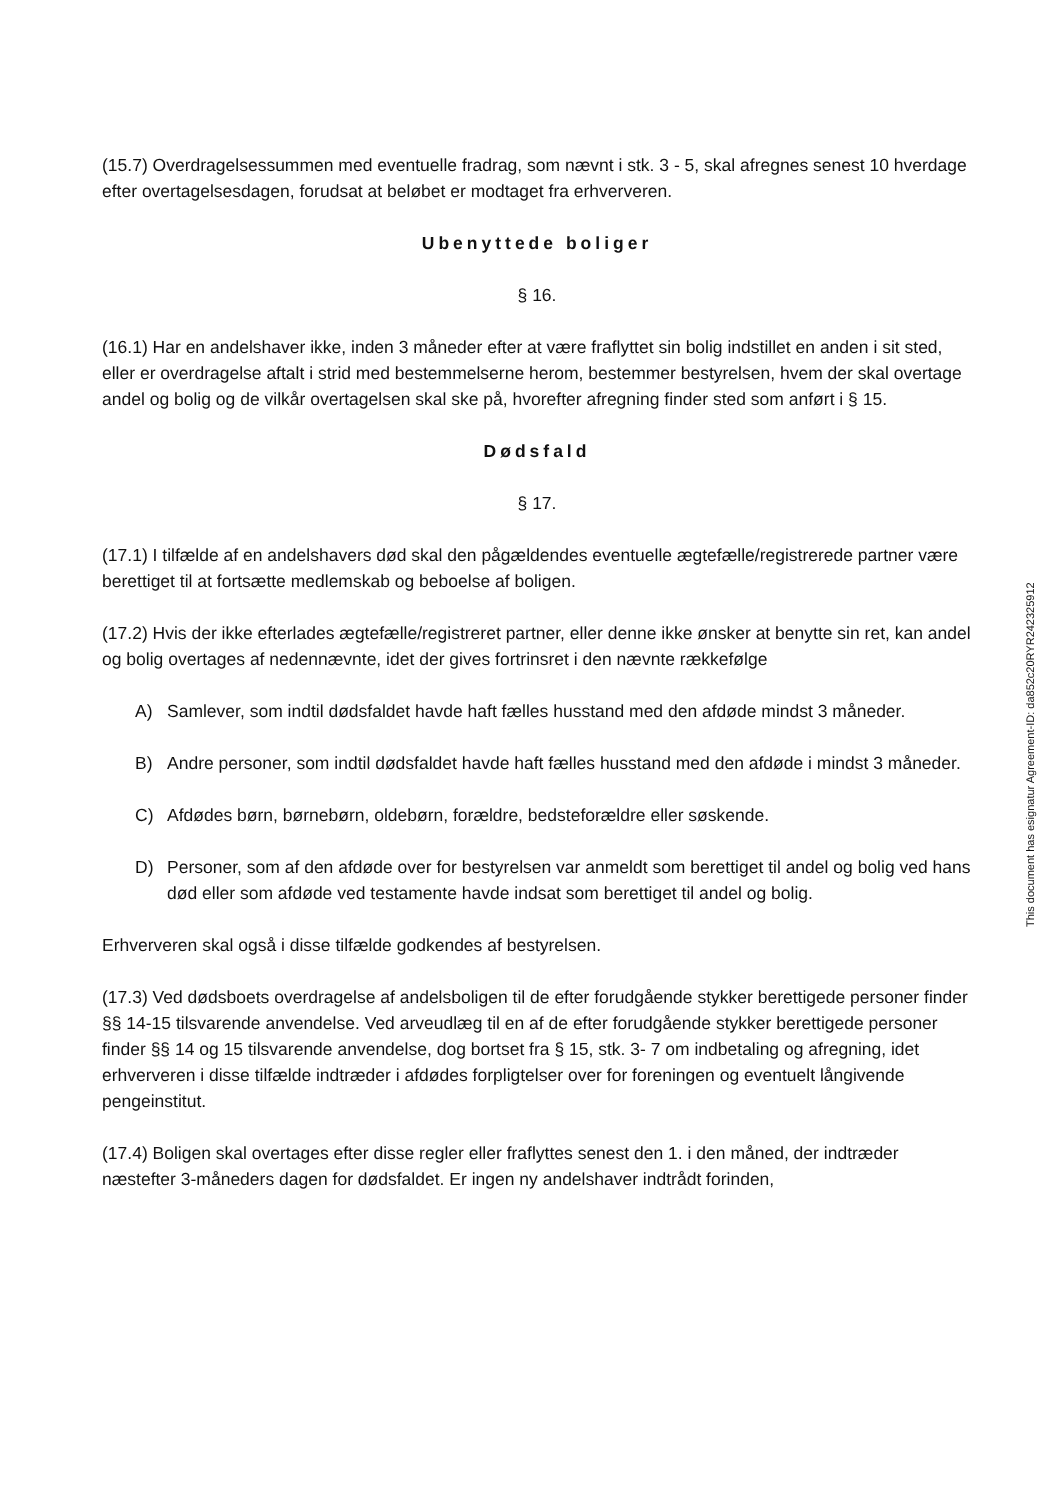(15.7) Overdragelsessummen med eventuelle fradrag, som nævnt i stk. 3 - 5, skal afregnes senest 10 hverdage efter overtagelsesdagen, forudsat at beløbet er modtaget fra erhververen.
Ubenyttede boliger
§ 16.
(16.1) Har en andelshaver ikke, inden 3 måneder efter at være fraflyttet sin bolig indstillet en anden i sit sted, eller er overdragelse aftalt i strid med bestemmelserne herom, bestemmer bestyrelsen, hvem der skal overtage andel og bolig og de vilkår overtagelsen skal ske på, hvorefter afregning finder sted som anført i § 15.
Dødsfald
§ 17.
(17.1) I tilfælde af en andelshavers død skal den pågældendes eventuelle ægtefælle/registrerede partner være berettiget til at fortsætte medlemskab og beboelse af boligen.
(17.2) Hvis der ikke efterlades ægtefælle/registreret partner, eller denne ikke ønsker at benytte sin ret, kan andel og bolig overtages af nedennævnte, idet der gives fortrinsret i den nævnte rækkefølge
A) Samlever, som indtil dødsfaldet havde haft fælles husstand med den afdøde mindst 3 måneder.
B) Andre personer, som indtil dødsfaldet havde haft fælles husstand med den afdøde i mindst 3 måneder.
C) Afdødes børn, børnebørn, oldebørn, forældre, bedsteforældre eller søskende.
D) Personer, som af den afdøde over for bestyrelsen var anmeldt som berettiget til andel og bolig ved hans død eller som afdøde ved testamente havde indsat som berettiget til andel og bolig.
Erhververen skal også i disse tilfælde godkendes af bestyrelsen.
(17.3) Ved dødsboets overdragelse af andelsboligen til de efter forudgående stykker berettigede personer finder §§ 14-15 tilsvarende anvendelse. Ved arveudlæg til en af de efter forudgående stykker berettigede personer finder §§ 14 og 15 tilsvarende anvendelse, dog bortset fra § 15, stk. 3- 7 om indbetaling og afregning, idet erhververen i disse tilfælde indtræder i afdødes forpligtelser over for foreningen og eventuelt långivende pengeinstitut.
(17.4) Boligen skal overtages efter disse regler eller fraflyttes senest den 1. i den måned, der indtræder næstefter 3-måneders dagen for dødsfaldet. Er ingen ny andelshaver indtrådt forinden,
This document has esignatur Agreement-ID: da852c20RYR242325912